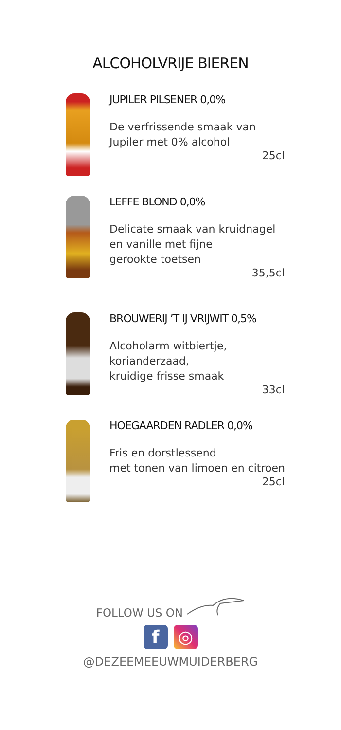ALCOHOLVRIJE BIEREN
JUPILER PILSENER 0,0%
De verfrissende smaak van
Jupiler met 0% alcohol
25cl
LEFFE BLOND 0,0%
Delicate smaak van kruidnagel
en vanille met fijne
gerookte toetsen
35,5cl
BROUWERIJ ’T IJ VRIJWIT 0,5%
Alcoholarm witbiertje, korianderzaad,
kruidige frisse smaak
33cl
HOEGAARDEN RADLER 0,0%
Fris en dorstlessend
met tonen van limoen en citroen
25cl
FOLLOW US ON
f ◎
@DEZEEMEEUWMUIDERBERG